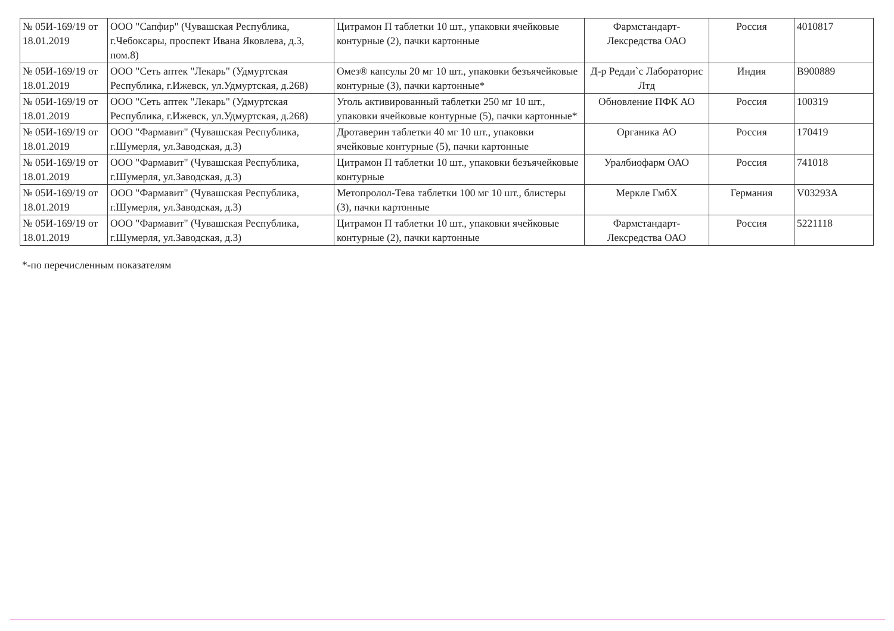| № 05И-169/19 от 18.01.2019 | ООО "Сапфир" (Чувашская Республика, г.Чебоксары, проспект Ивана Яковлева, д.3, пом.8) | Цитрамон П таблетки 10 шт., упаковки ячейковые контурные (2), пачки картонные | Фармстандарт-Лексредства ОАО | Россия | 4010817 |
| № 05И-169/19 от 18.01.2019 | ООО "Сеть аптек "Лекарь" (Удмуртская Республика, г.Ижевск, ул.Удмуртская, д.268) | Омез® капсулы 20 мг 10 шт., упаковки безъячейковые контурные (3), пачки картонные* | Д-р Редди`с Лабораторис Лтд | Индия | B900889 |
| № 05И-169/19 от 18.01.2019 | ООО "Сеть аптек "Лекарь" (Удмуртская Республика, г.Ижевск, ул.Удмуртская, д.268) | Уголь активированный таблетки 250 мг 10 шт., упаковки ячейковые контурные (5), пачки картонные* | Обновление ПФК АО | Россия | 100319 |
| № 05И-169/19 от 18.01.2019 | ООО "Фармавит" (Чувашская Республика, г.Шумерля, ул.Заводская, д.3) | Дротаверин таблетки 40 мг 10 шт., упаковки ячейковые контурные (5), пачки картонные | Органика АО | Россия | 170419 |
| № 05И-169/19 от 18.01.2019 | ООО "Фармавит" (Чувашская Республика, г.Шумерля, ул.Заводская, д.3) | Цитрамон П таблетки 10 шт., упаковки безъячейковые контурные | Уралбиофарм ОАО | Россия | 741018 |
| № 05И-169/19 от 18.01.2019 | ООО "Фармавит" (Чувашская Республика, г.Шумерля, ул.Заводская, д.3) | Метопролол-Тева таблетки 100 мг 10 шт., блистеры (3), пачки картонные | Меркле ГмбХ | Германия | V03293A |
| № 05И-169/19 от 18.01.2019 | ООО "Фармавит" (Чувашская Республика, г.Шумерля, ул.Заводская, д.3) | Цитрамон П таблетки 10 шт., упаковки ячейковые контурные (2), пачки картонные | Фармстандарт-Лексредства ОАО | Россия | 5221118 |
*-по перечисленным показателям